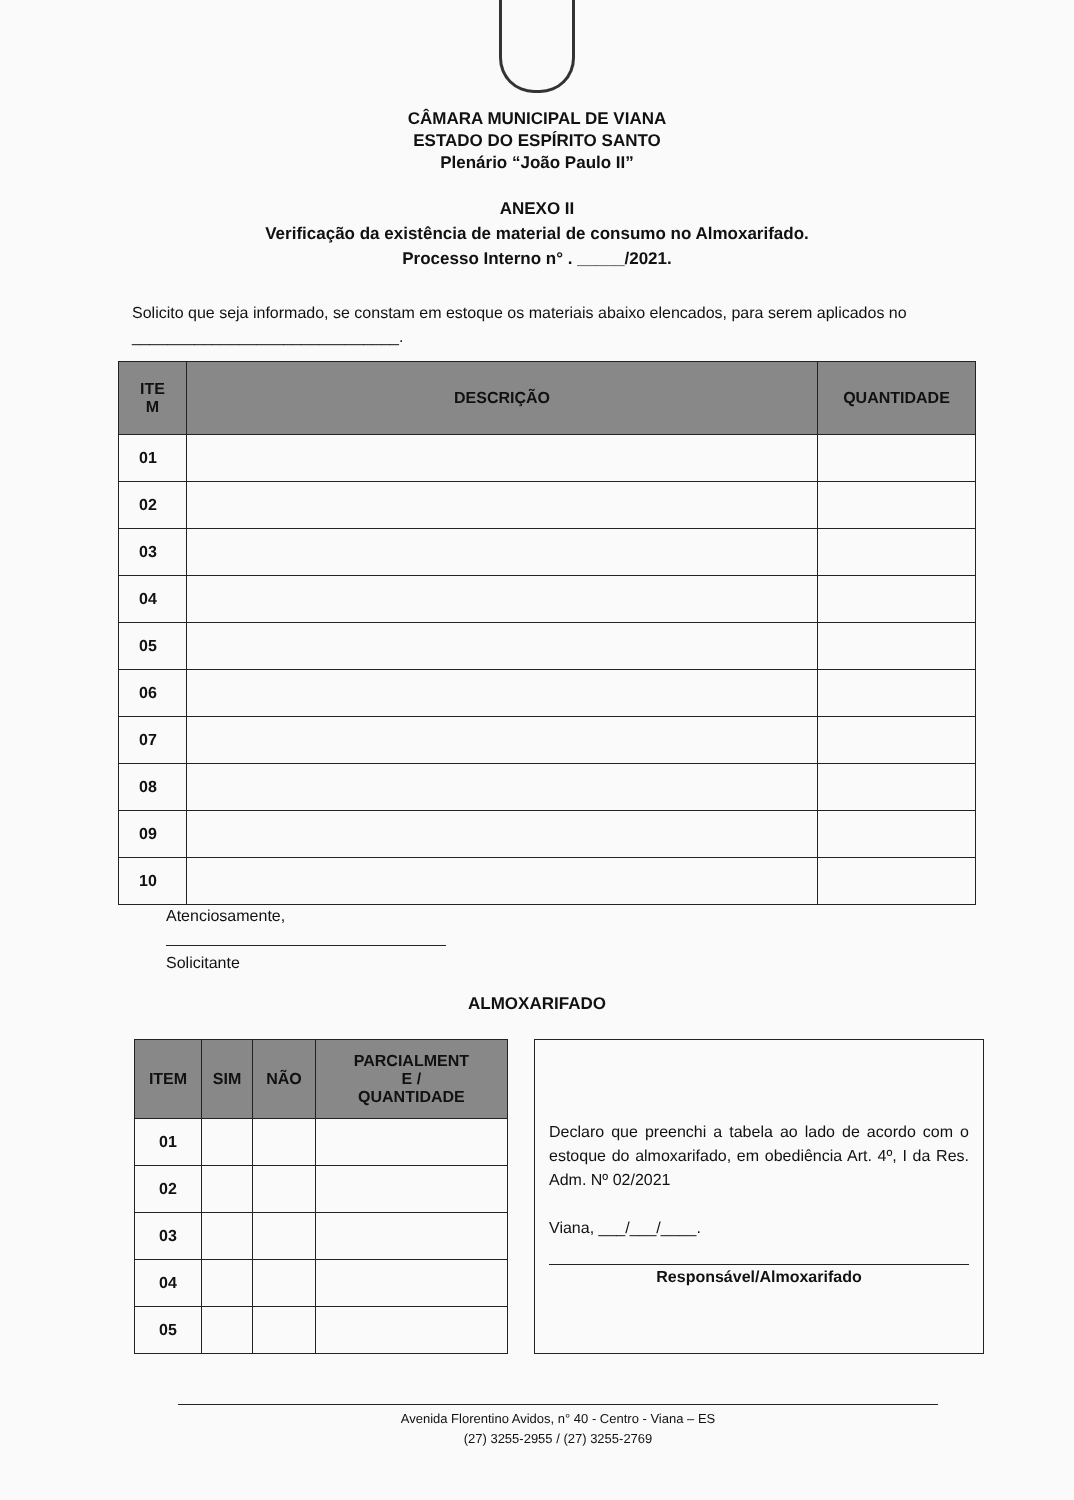CÂMARA MUNICIPAL DE VIANA
ESTADO DO ESPÍRITO SANTO
Plenário “João Paulo II”
ANEXO II
Verificação da existência de material de consumo no Almoxarifado.
Processo Interno n° . _____/2021.
Solicito que seja informado, se constam em estoque os materiais abaixo elencados, para serem aplicados no ______________________________.
| ITE M | DESCRIÇÃO | QUANTIDADE |
| --- | --- | --- |
| 01 | | |
| 02 | | |
| 03 | | |
| 04 | | |
| 05 | | |
| 06 | | |
| 07 | | |
| 08 | | |
| 09 | | |
| 10 | | |
Atenciosamente,
Solicitante
ALMOXARIFADO
| ITEM | SIM | NÃO | PARCIALMENT E / QUANTIDADE |
| --- | --- | --- | --- |
| 01 | | | |
| 02 | | | |
| 03 | | | |
| 04 | | | |
| 05 | | | |
Declaro que preenchi a tabela ao lado de acordo com o estoque do almoxarifado, em obediência Art. 4º, I da Res. Adm. Nº 02/2021
Viana, ___/___/____.
Responsável/Almoxarifado
Avenida Florentino Avidos, n° 40 - Centro - Viana – ES
(27) 3255-2955 / (27) 3255-2769